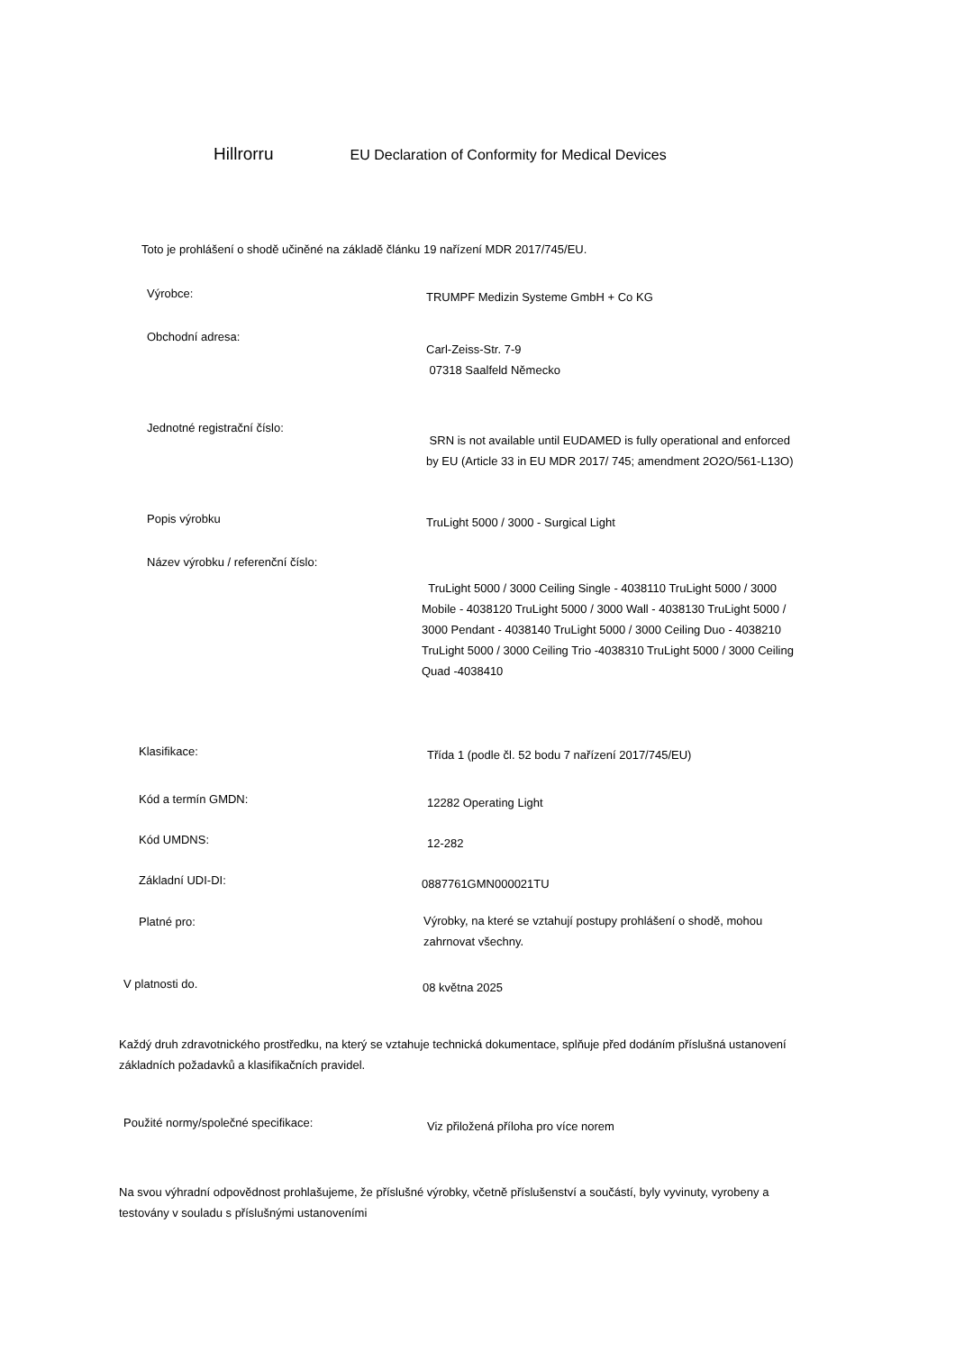Hillrorru EU Declaration of Conformity for Medical Devices
Toto je prohlášení o shodě učiněné na základě článku 19 nařízení MDR 2017/745/EU.
Výrobce:
TRUMPF Medizin Systeme GmbH + Co KG
Obchodní adresa:
Carl-Zeiss-Str. 7-9
07318 Saalfeld Německo
Jednotné registrační číslo:
SRN is not available until EUDAMED is fully operational and enforced
by EU (Article 33 in EU MDR 2017/ 745; amendment 2O2O/561-L13O)
Popis výrobku
TruLight 5000 / 3000 - Surgical Light
Název výrobku / referenční číslo:
TruLight 5000 / 3000 Ceiling Single - 4038110 TruLight 5000 / 3000 Mobile - 4038120 TruLight 5000 / 3000 Wall - 4038130 TruLight 5000 / 3000 Pendant - 4038140 TruLight 5000 / 3000 Ceiling Duo - 4038210 TruLight 5000 / 3000 Ceiling Trio -4038310 TruLight 5000 / 3000 Ceiling Quad -4038410
Klasifikace:
Třída 1 (podle čl. 52 bodu 7 nařízení 2017/745/EU)
Kód a termín GMDN:
12282 Operating Light
Kód UMDNS:
12-282
Základní UDI-DI:
0887761GMN000021TU
Platné pro:
Výrobky, na které se vztahují postupy prohlášení o shodě, mohou
zahrnovat všechny.
V platnosti do.
08 května 2025
Každý druh zdravotnického prostředku, na který se vztahuje technická dokumentace, splňuje před dodáním příslušná ustanovení základních požadavků a klasifikačních pravidel.
Použité normy/společné specifikace:
Viz přiložená příloha pro více norem
Na svou výhradní odpovědnost prohlašujeme, že příslušné výrobky, včetně příslušenství a součástí, byly vyvinuty, vyrobeny a testovány v souladu s příslušnými ustanoveními